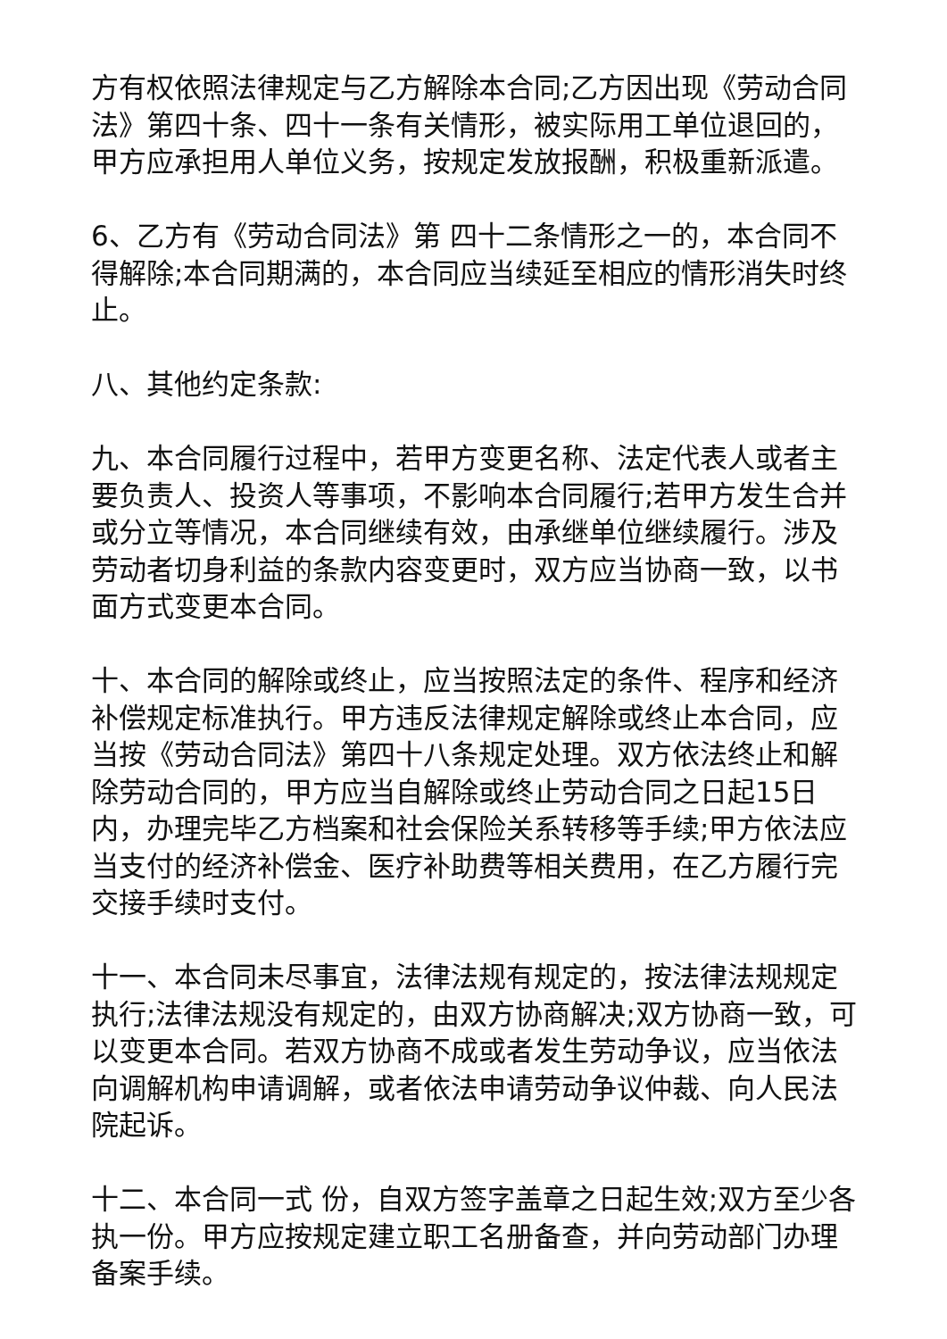方有权依照法律规定与乙方解除本合同;乙方因出现《劳动合同法》第四十条、四十一条有关情形，被实际用工单位退回的，甲方应承担用人单位义务，按规定发放报酬，积极重新派遣。
6、乙方有《劳动合同法》第 四十二条情形之一的，本合同不得解除;本合同期满的，本合同应当续延至相应的情形消失时终止。
八、其他约定条款:
九、本合同履行过程中，若甲方变更名称、法定代表人或者主要负责人、投资人等事项，不影响本合同履行;若甲方发生合并或分立等情况，本合同继续有效，由承继单位继续履行。涉及劳动者切身利益的条款内容变更时，双方应当协商一致，以书面方式变更本合同。
十、本合同的解除或终止，应当按照法定的条件、程序和经济补偿规定标准执行。甲方违反法律规定解除或终止本合同，应当按《劳动合同法》第四十八条规定处理。双方依法终止和解除劳动合同的，甲方应当自解除或终止劳动合同之日起15日内，办理完毕乙方档案和社会保险关系转移等手续;甲方依法应当支付的经济补偿金、医疗补助费等相关费用，在乙方履行完交接手续时支付。
十一、本合同未尽事宜，法律法规有规定的，按法律法规规定执行;法律法规没有规定的，由双方协商解决;双方协商一致，可以变更本合同。若双方协商不成或者发生劳动争议，应当依法向调解机构申请调解，或者依法申请劳动争议仲裁、向人民法院起诉。
十二、本合同一式 份，自双方签字盖章之日起生效;双方至少各执一份。甲方应按规定建立职工名册备查，并向劳动部门办理备案手续。